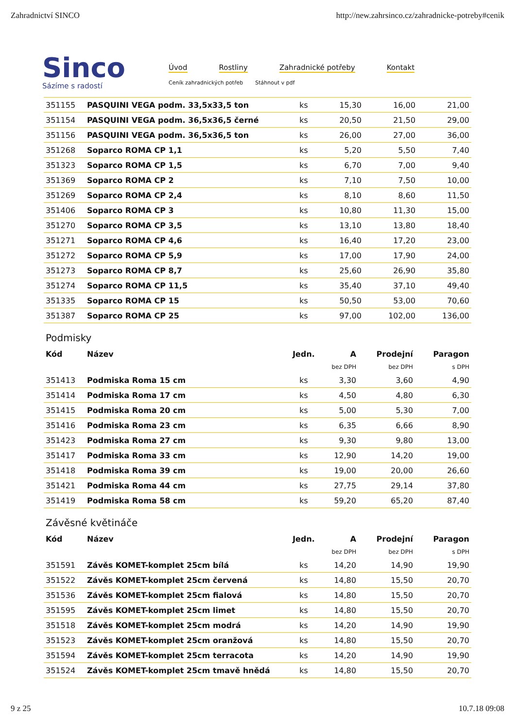Zahradnictví SINCO http://new.zahrsinco.cz/zahradnicke-potreby#cenik
Sinco
Sázíme s radostí
Úvod Rostliny Zahradnické potřeby Kontakt
Ceník zahradnických potřeb Stáhnout v pdf
| 351155 | PASQUINI VEGA podm. 33,5x33,5 ton | ks | 15,30 | 16,00 | 21,00 |
| 351154 | PASQUINI VEGA podm. 36,5x36,5 černé | ks | 20,50 | 21,50 | 29,00 |
| 351156 | PASQUINI VEGA podm. 36,5x36,5 ton | ks | 26,00 | 27,00 | 36,00 |
| 351268 | Soparco ROMA CP 1,1 | ks | 5,20 | 5,50 | 7,40 |
| 351323 | Soparco ROMA CP 1,5 | ks | 6,70 | 7,00 | 9,40 |
| 351369 | Soparco ROMA CP 2 | ks | 7,10 | 7,50 | 10,00 |
| 351269 | Soparco ROMA CP 2,4 | ks | 8,10 | 8,60 | 11,50 |
| 351406 | Soparco ROMA CP 3 | ks | 10,80 | 11,30 | 15,00 |
| 351270 | Soparco ROMA CP 3,5 | ks | 13,10 | 13,80 | 18,40 |
| 351271 | Soparco ROMA CP 4,6 | ks | 16,40 | 17,20 | 23,00 |
| 351272 | Soparco ROMA CP 5,9 | ks | 17,00 | 17,90 | 24,00 |
| 351273 | Soparco ROMA CP 8,7 | ks | 25,60 | 26,90 | 35,80 |
| 351274 | Soparco ROMA CP 11,5 | ks | 35,40 | 37,10 | 49,40 |
| 351335 | Soparco ROMA CP 15 | ks | 50,50 | 53,00 | 70,60 |
| 351387 | Soparco ROMA CP 25 | ks | 97,00 | 102,00 | 136,00 |
Podmisky
| Kód | Název | Jedn. | A | Prodejní | Paragon |
| --- | --- | --- | --- | --- | --- |
| | | | bez DPH | bez DPH | s DPH |
| 351413 | Podmiska Roma 15 cm | ks | 3,30 | 3,60 | 4,90 |
| 351414 | Podmiska Roma 17 cm | ks | 4,50 | 4,80 | 6,30 |
| 351415 | Podmiska Roma 20 cm | ks | 5,00 | 5,30 | 7,00 |
| 351416 | Podmiska Roma 23 cm | ks | 6,35 | 6,66 | 8,90 |
| 351423 | Podmiska Roma 27 cm | ks | 9,30 | 9,80 | 13,00 |
| 351417 | Podmiska Roma 33 cm | ks | 12,90 | 14,20 | 19,00 |
| 351418 | Podmiska Roma 39 cm | ks | 19,00 | 20,00 | 26,60 |
| 351421 | Podmiska Roma 44 cm | ks | 27,75 | 29,14 | 37,80 |
| 351419 | Podmiska Roma 58 cm | ks | 59,20 | 65,20 | 87,40 |
Závěsné květináče
| Kód | Název | Jedn. | A | Prodejní | Paragon |
| --- | --- | --- | --- | --- | --- |
| | | | bez DPH | bez DPH | s DPH |
| 351591 | Závěs KOMET-komplet 25cm bílá | ks | 14,20 | 14,90 | 19,90 |
| 351522 | Závěs KOMET-komplet 25cm červená | ks | 14,80 | 15,50 | 20,70 |
| 351536 | Závěs KOMET-komplet 25cm fialová | ks | 14,80 | 15,50 | 20,70 |
| 351595 | Závěs KOMET-komplet 25cm limet | ks | 14,80 | 15,50 | 20,70 |
| 351518 | Závěs KOMET-komplet 25cm modrá | ks | 14,20 | 14,90 | 19,90 |
| 351523 | Závěs KOMET-komplet 25cm oranžová | ks | 14,80 | 15,50 | 20,70 |
| 351594 | Závěs KOMET-komplet 25cm terracota | ks | 14,20 | 14,90 | 19,90 |
| 351524 | Závěs KOMET-komplet 25cm tmavě hnědá | ks | 14,80 | 15,50 | 20,70 |
9 z 25 10.7.18 09:08